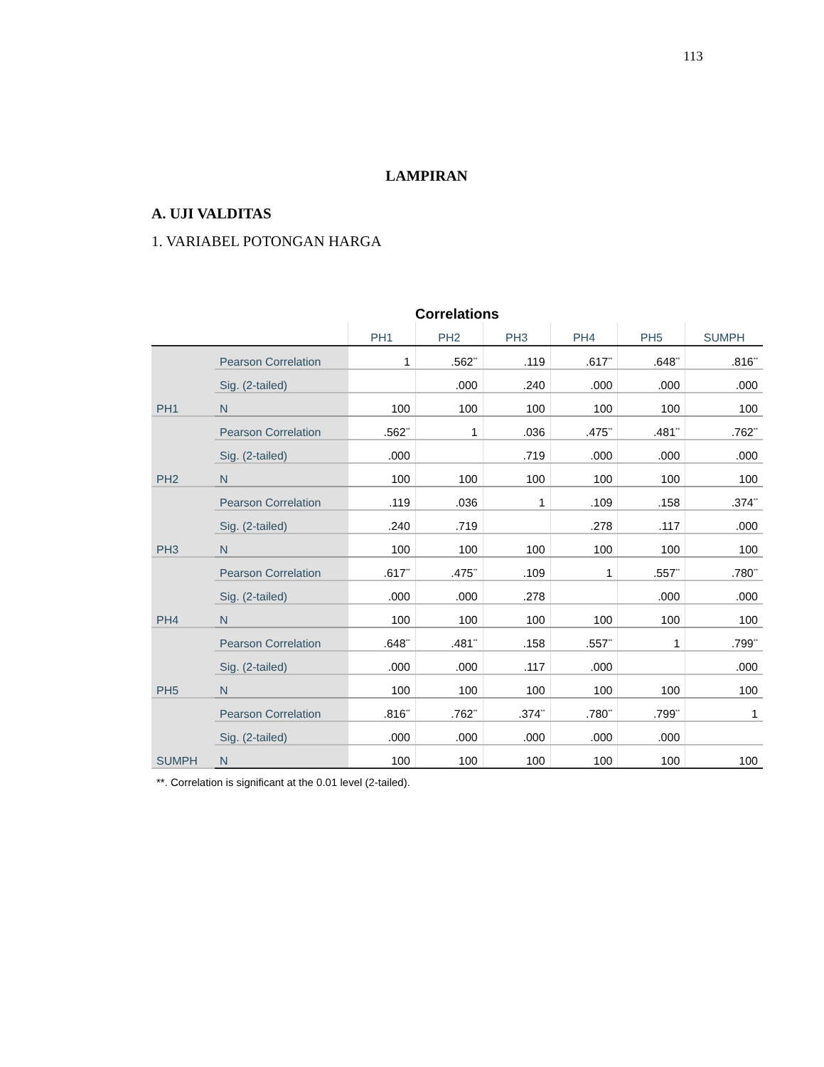113
LAMPIRAN
A. UJI VALDITAS
1. VARIABEL POTONGAN HARGA
Correlations
| | | PH1 | PH2 | PH3 | PH4 | PH5 | SUMPH |
| --- | --- | --- | --- | --- | --- | --- | --- |
| PH1 | Pearson Correlation | 1 | .562<sup>**</sup> | .119 | .617<sup>**</sup> | .648<sup>**</sup> | .816<sup>**</sup> |
| | Sig. (2-tailed) | | .000 | .240 | .000 | .000 | .000 |
| | N | 100 | 100 | 100 | 100 | 100 | 100 |
| PH2 | Pearson Correlation | .562<sup>**</sup> | 1 | .036 | .475<sup>**</sup> | .481<sup>**</sup> | .762<sup>**</sup> |
| | Sig. (2-tailed) | .000 | | .719 | .000 | .000 | .000 |
| | N | 100 | 100 | 100 | 100 | 100 | 100 |
| PH3 | Pearson Correlation | .119 | .036 | 1 | .109 | .158 | .374<sup>**</sup> |
| | Sig. (2-tailed) | .240 | .719 | | .278 | .117 | .000 |
| | N | 100 | 100 | 100 | 100 | 100 | 100 |
| PH4 | Pearson Correlation | .617<sup>**</sup> | .475<sup>**</sup> | .109 | 1 | .557<sup>**</sup> | .780<sup>**</sup> |
| | Sig. (2-tailed) | .000 | .000 | .278 | | .000 | .000 |
| | N | 100 | 100 | 100 | 100 | 100 | 100 |
| PH5 | Pearson Correlation | .648<sup>**</sup> | .481<sup>**</sup> | .158 | .557<sup>**</sup> | 1 | .799<sup>**</sup> |
| | Sig. (2-tailed) | .000 | .000 | .117 | .000 | | .000 |
| | N | 100 | 100 | 100 | 100 | 100 | 100 |
| SUMPH | Pearson Correlation | .816<sup>**</sup> | .762<sup>**</sup> | .374<sup>**</sup> | .780<sup>**</sup> | .799<sup>**</sup> | 1 |
| | Sig. (2-tailed) | .000 | .000 | .000 | .000 | .000 | |
| | N | 100 | 100 | 100 | 100 | 100 | 100 |
**. Correlation is significant at the 0.01 level (2-tailed).